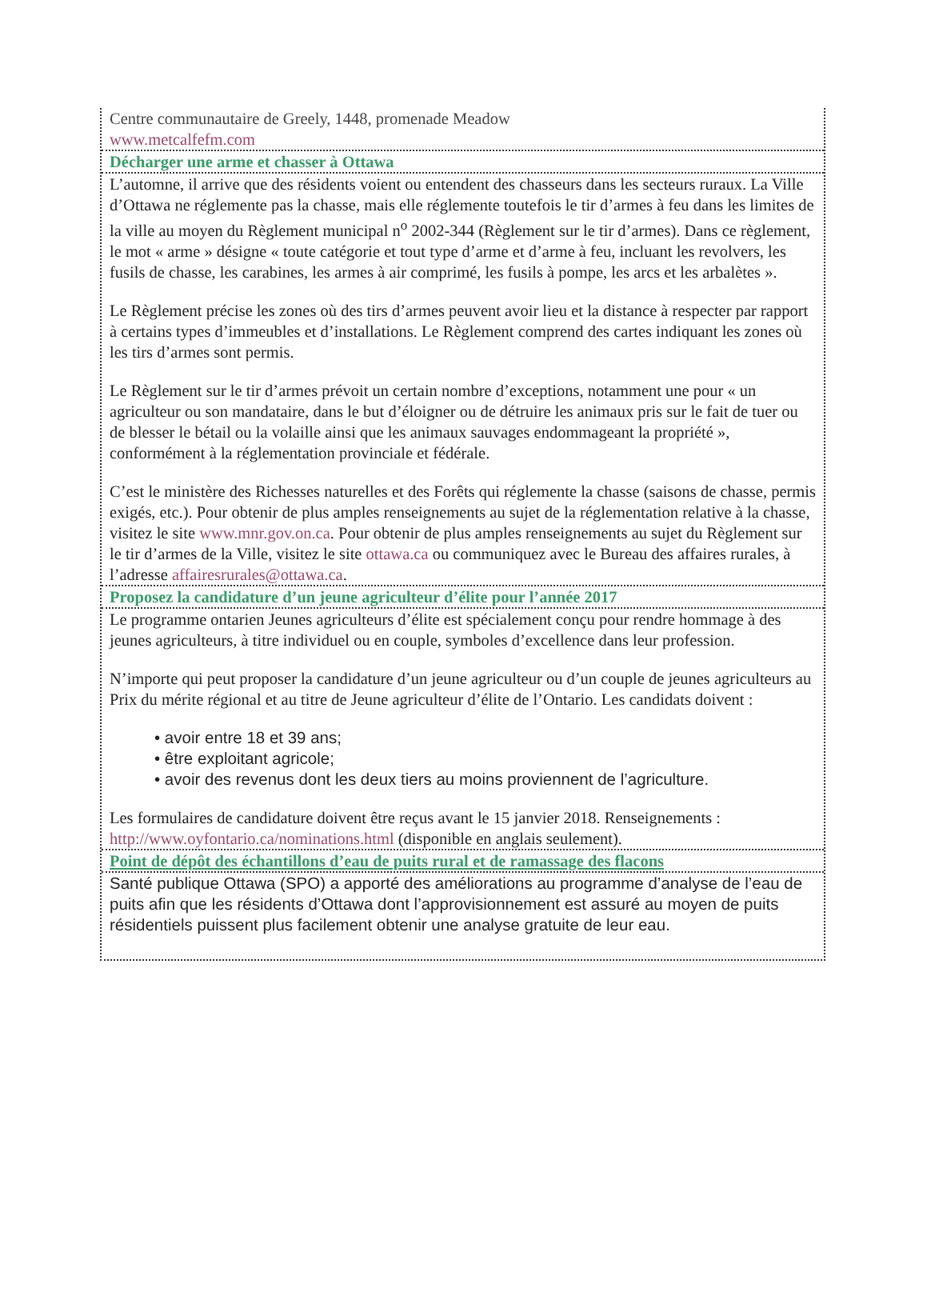Centre communautaire de Greely, 1448, promenade Meadow
www.metcalfefm.com
Décharger une arme et chasser à Ottawa
L’automne, il arrive que des résidents voient ou entendent des chasseurs dans les secteurs ruraux. La Ville d’Ottawa ne réglemente pas la chasse, mais elle réglemente toutefois le tir d’armes à feu dans les limites de la ville au moyen du Règlement municipal n<sup>o</sup> 2002-344 (Règlement sur le tir d’armes). Dans ce règlement, le mot « arme » désigne « toute catégorie et tout type d’arme et d’arme à feu, incluant les revolvers, les fusils de chasse, les carabines, les armes à air comprimé, les fusils à pompe, les arcs et les arbalètes ».
Le Règlement précise les zones où des tirs d’armes peuvent avoir lieu et la distance à respecter par rapport à certains types d’immeubles et d’installations. Le Règlement comprend des cartes indiquant les zones où les tirs d’armes sont permis.
Le Règlement sur le tir d’armes prévoit un certain nombre d’exceptions, notamment une pour « un agriculteur ou son mandataire, dans le but d’éloigner ou de détruire les animaux pris sur le fait de tuer ou de blesser le bétail ou la volaille ainsi que les animaux sauvages endommageant la propriété », conformément à la réglementation provinciale et fédérale.
C’est le ministère des Richesses naturelles et des Forêts qui réglemente la chasse (saisons de chasse, permis exigés, etc.). Pour obtenir de plus amples renseignements au sujet de la réglementation relative à la chasse, visitez le site www.mnr.gov.on.ca. Pour obtenir de plus amples renseignements au sujet du Règlement sur le tir d’armes de la Ville, visitez le site ottawa.ca ou communiquez avec le Bureau des affaires rurales, à l’adresse affairesrurales@ottawa.ca.
Proposez la candidature d’un jeune agriculteur d’élite pour l’année 2017
Le programme ontarien Jeunes agriculteurs d’élite est spécialement conçu pour rendre hommage à des jeunes agriculteurs, à titre individuel ou en couple, symboles d’excellence dans leur profession.
N’importe qui peut proposer la candidature d’un jeune agriculteur ou d’un couple de jeunes agriculteurs au Prix du mérite régional et au titre de Jeune agriculteur d’élite de l’Ontario. Les candidats doivent :
• avoir entre 18 et 39 ans;
• être exploitant agricole;
• avoir des revenus dont les deux tiers au moins proviennent de l’agriculture.
Les formulaires de candidature doivent être reçus avant le 15 janvier 2018. Renseignements : http://www.oyfontario.ca/nominations.html (disponible en anglais seulement).
Point de dépôt des échantillons d’eau de puits rural et de ramassage des flacons
Santé publique Ottawa (SPO) a apporté des améliorations au programme d’analyse de l’eau de puits afin que les résidents d’Ottawa dont l’approvisionnement est assuré au moyen de puits résidentiels puissent plus facilement obtenir une analyse gratuite de leur eau.